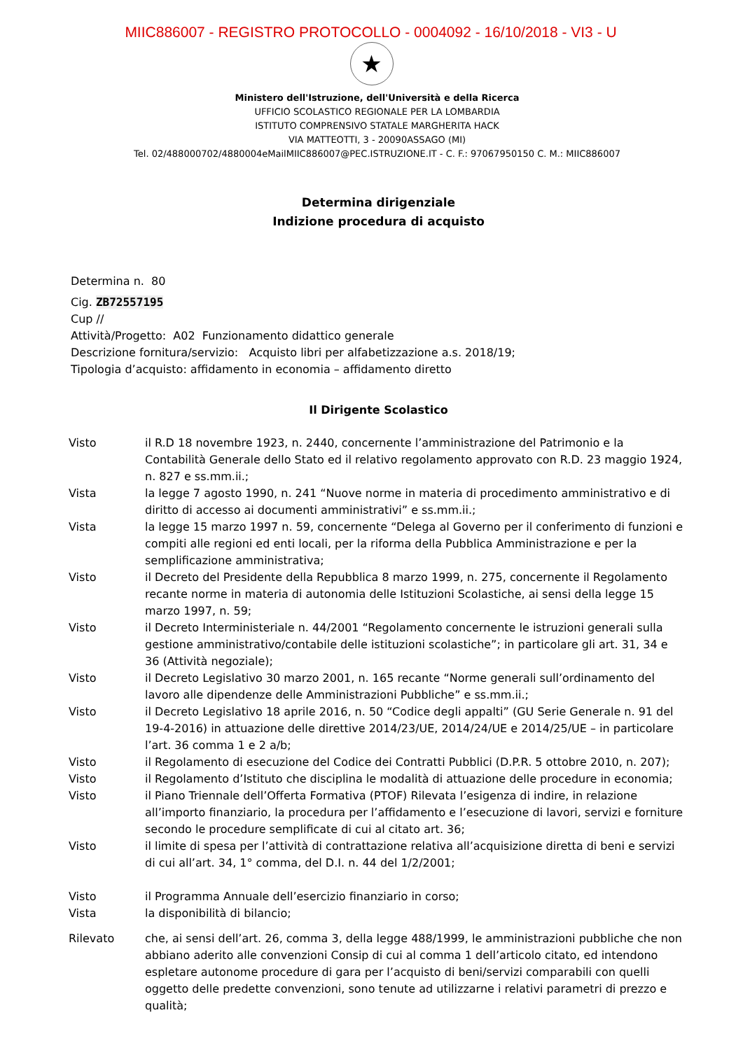MIIC886007 - REGISTRO PROTOCOLLO - 0004092 - 16/10/2018 - VI3 - U
★
Ministero dell'Istruzione, dell'Università e della Ricerca
UFFICIO SCOLASTICO REGIONALE PER LA LOMBARDIA
ISTITUTO COMPRENSIVO STATALE MARGHERITA HACK
VIA MATTEOTTI, 3 - 20090ASSAGO (MI)
Tel. 02/488000702/4880004eMailMIIC886007@PEC.ISTRUZIONE.IT - C. F.: 97067950150 C. M.: MIIC886007
Determina dirigenziale
Indizione procedura di acquisto
Determina n. 80
Cig. ZB72557195
Cup //
Attività/Progetto: A02 Funzionamento didattico generale
Descrizione fornitura/servizio: Acquisto libri per alfabetizzazione a.s. 2018/19;
Tipologia d’acquisto: affidamento in economia – affidamento diretto
Il Dirigente Scolastico
Visto il R.D 18 novembre 1923, n. 2440, concernente l’amministrazione del Patrimonio e la Contabilità Generale dello Stato ed il relativo regolamento approvato con R.D. 23 maggio 1924, n. 827 e ss.mm.ii.;
Vista la legge 7 agosto 1990, n. 241 “Nuove norme in materia di procedimento amministrativo e di diritto di accesso ai documenti amministrativi” e ss.mm.ii.;
Vista la legge 15 marzo 1997 n. 59, concernente “Delega al Governo per il conferimento di funzioni e compiti alle regioni ed enti locali, per la riforma della Pubblica Amministrazione e per la semplificazione amministrativa;
Visto il Decreto del Presidente della Repubblica 8 marzo 1999, n. 275, concernente il Regolamento recante norme in materia di autonomia delle Istituzioni Scolastiche, ai sensi della legge 15 marzo 1997, n. 59;
Visto il Decreto Interministeriale n. 44/2001 “Regolamento concernente le istruzioni generali sulla gestione amministrativo/contabile delle istituzioni scolastiche”; in particolare gli art. 31, 34 e 36 (Attività negoziale);
Visto il Decreto Legislativo 30 marzo 2001, n. 165 recante “Norme generali sull’ordinamento del lavoro alle dipendenze delle Amministrazioni Pubbliche” e ss.mm.ii.;
Visto il Decreto Legislativo 18 aprile 2016, n. 50 “Codice degli appalti” (GU Serie Generale n. 91 del 19-4-2016) in attuazione delle direttive 2014/23/UE, 2014/24/UE e 2014/25/UE – in particolare l’art. 36 comma 1 e 2 a/b;
Visto il Regolamento di esecuzione del Codice dei Contratti Pubblici (D.P.R. 5 ottobre 2010, n. 207);
Visto il Regolamento d’Istituto che disciplina le modalità di attuazione delle procedure in economia;
Visto il Piano Triennale dell’Offerta Formativa (PTOF) Rilevata l’esigenza di indire, in relazione all’importo finanziario, la procedura per l’affidamento e l’esecuzione di lavori, servizi e forniture secondo le procedure semplificate di cui al citato art. 36;
Visto il limite di spesa per l’attività di contrattazione relativa all’acquisizione diretta di beni e servizi di cui all’art. 34, 1° comma, del D.I. n. 44 del 1/2/2001;
Visto il Programma Annuale dell’esercizio finanziario in corso;
Vista la disponibilità di bilancio;
Rilevato che, ai sensi dell’art. 26, comma 3, della legge 488/1999, le amministrazioni pubbliche che non abbiano aderito alle convenzioni Consip di cui al comma 1 dell’articolo citato, ed intendono espletare autonome procedure di gara per l’acquisto di beni/servizi comparabili con quelli oggetto delle predette convenzioni, sono tenute ad utilizzarne i relativi parametri di prezzo e qualità;